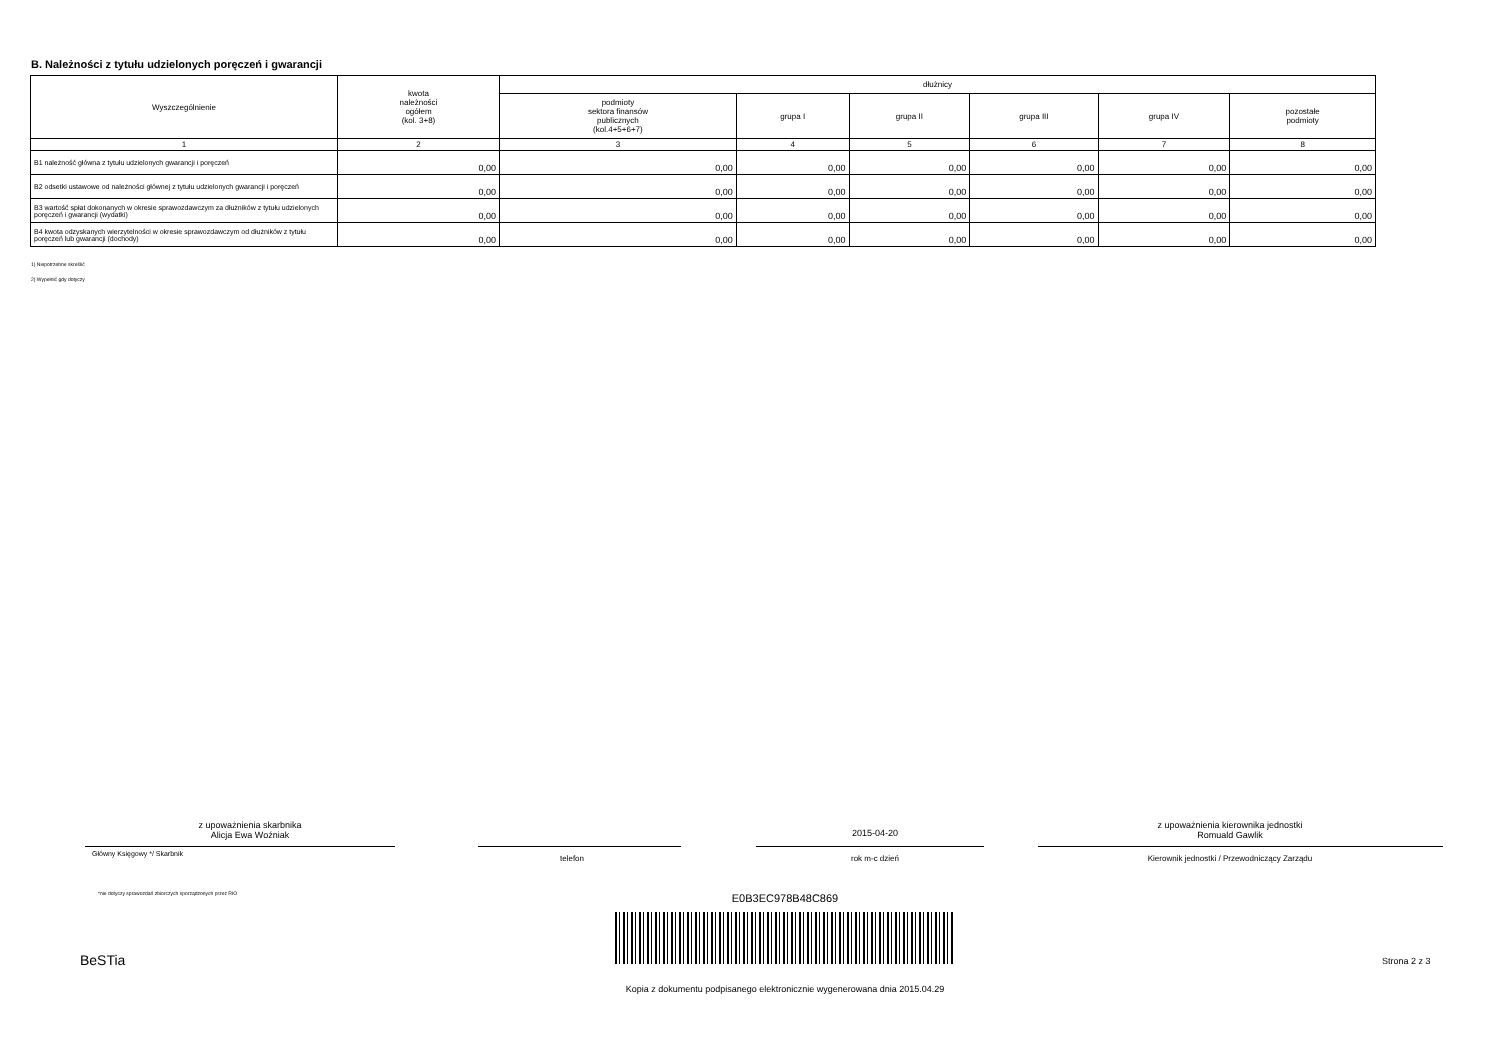B. Należności z tytułu udzielonych poręczeń i gwarancji
| Wyszczególnienie | kwota należności ogółem (kol. 3+8) | dłużnicy | | | | | |
| --- | --- | --- | --- | --- | --- | --- | --- |
| | | podmioty sektora finansów publicznych (kol.4+5+6+7) | grupa I | grupa II | grupa III | grupa IV | pozostałe podmioty |
| 1 | 2 | 3 | 4 | 5 | 6 | 7 | 8 |
| B1 należność główna z tytułu udzielonych gwarancji i poręczeń | 0,00 | 0,00 | 0,00 | 0,00 | 0,00 | 0,00 | 0,00 |
| B2 odsetki ustawowe od należności głównej z tytułu udzielonych gwarancji i poręczeń | 0,00 | 0,00 | 0,00 | 0,00 | 0,00 | 0,00 | 0,00 |
| B3 wartość spłat dokonanych w okresie sprawozdawczym za dłużników z tytułu udzielonych poręczeń i gwarancji (wydatki) | 0,00 | 0,00 | 0,00 | 0,00 | 0,00 | 0,00 | 0,00 |
| B4 kwota odzyskanych wierzytelności w okresie sprawozdawczym od dłużników z tytułu poręczeń lub gwarancji (dochody) | 0,00 | 0,00 | 0,00 | 0,00 | 0,00 | 0,00 | 0,00 |
1) Niepotrzebne skreślić
2) Wypełnić gdy dotyczy
z upoważnienia skarbnika
Alicja Ewa Woźniak
Główny Księgowy */ Skarbnik telefon
2015-04-20
rok m-c dzień
z upoważnienia kierownika jednostki
Romuald Gawlik
Kierownik jednostki / Przewodniczący Zarządu
*nie dotyczy sprawozdań zbiorczych sporządzonych przez RIO
E0B3EC978B48C869
BeSTia Strona 2 z 3
Kopia z dokumentu podpisanego elektronicznie wygenerowana dnia 2015.04.29